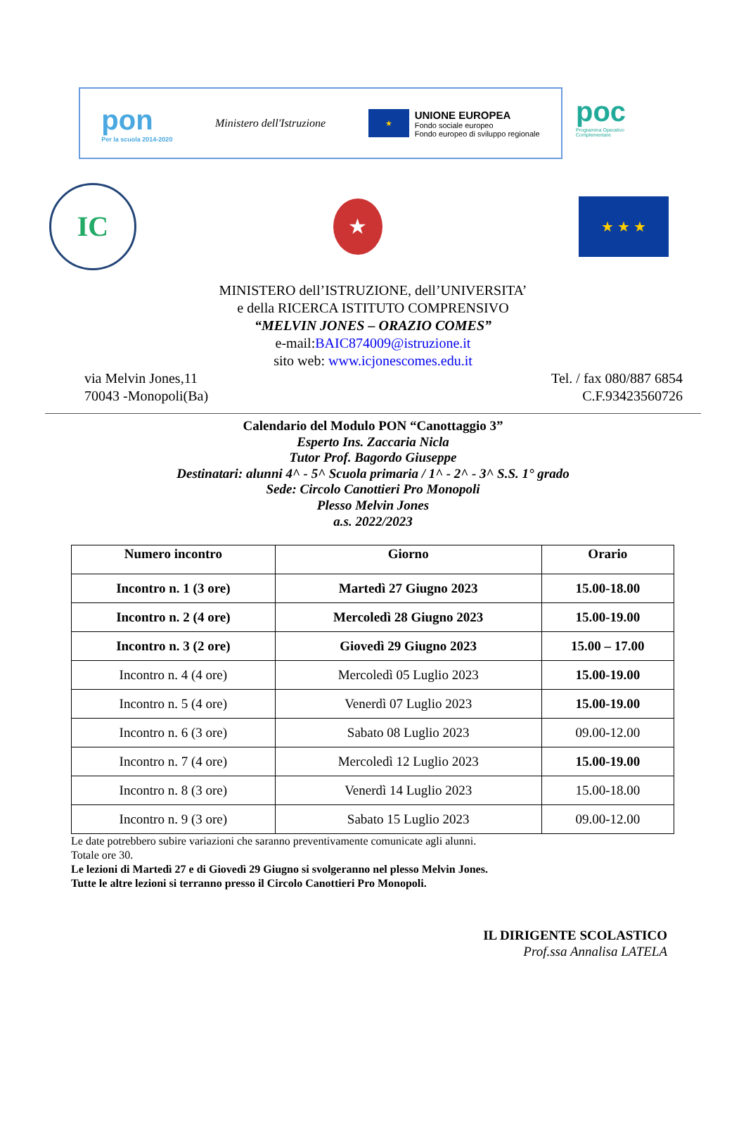pon
Per la scuola 2014-2020
Ministero dell'Istruzione
★
UNIONE EUROPEA
Fondo sociale europeo
Fondo europeo di sviluppo regionale
poc
Programma Operativo Complementare
IC
★
★ ★ ★
MINISTERO dell’ISTRUZIONE, dell’UNIVERSITA’
e della RICERCA ISTITUTO COMPRENSIVO
“MELVIN JONES – ORAZIO COMES”
e-mail:BAIC874009@istruzione.it
sito web: www.icjonescomes.edu.it
via Melvin Jones,11
70043 -Monopoli(Ba)
Tel. / fax 080/887 6854
C.F.93423560726
Calendario del Modulo PON “Canottaggio 3”
Esperto Ins. Zaccaria Nicla
Tutor Prof. Bagordo Giuseppe
Destinatari: alunni 4^ - 5^ Scuola primaria / 1^ - 2^ - 3^ S.S. 1° grado
Sede: Circolo Canottieri Pro Monopoli
Plesso Melvin Jones
a.s. 2022/2023
| Numero incontro | Giorno | Orario |
| --- | --- | --- |
| Incontro n. 1 (3 ore) | Martedì 27 Giugno 2023 | 15.00-18.00 |
| Incontro n. 2 (4 ore) | Mercoledì 28 Giugno 2023 | 15.00-19.00 |
| Incontro n. 3 (2 ore) | Giovedì 29 Giugno 2023 | 15.00 – 17.00 |
| Incontro n. 4 (4 ore) | Mercoledì 05 Luglio 2023 | 15.00-19.00 |
| Incontro n. 5 (4 ore) | Venerdì 07 Luglio 2023 | 15.00-19.00 |
| Incontro n. 6 (3 ore) | Sabato 08 Luglio 2023 | 09.00-12.00 |
| Incontro n. 7 (4 ore) | Mercoledì 12 Luglio 2023 | 15.00-19.00 |
| Incontro n. 8 (3 ore) | Venerdì 14 Luglio 2023 | 15.00-18.00 |
| Incontro n. 9 (3 ore) | Sabato 15 Luglio 2023 | 09.00-12.00 |
Le date potrebbero subire variazioni che saranno preventivamente comunicate agli alunni.
Totale ore 30.
Le lezioni di Martedì 27 e di Giovedì 29 Giugno si svolgeranno nel plesso Melvin Jones.
Tutte le altre lezioni si terranno presso il Circolo Canottieri Pro Monopoli.
IL DIRIGENTE SCOLASTICO
Prof.ssa Annalisa LATELA